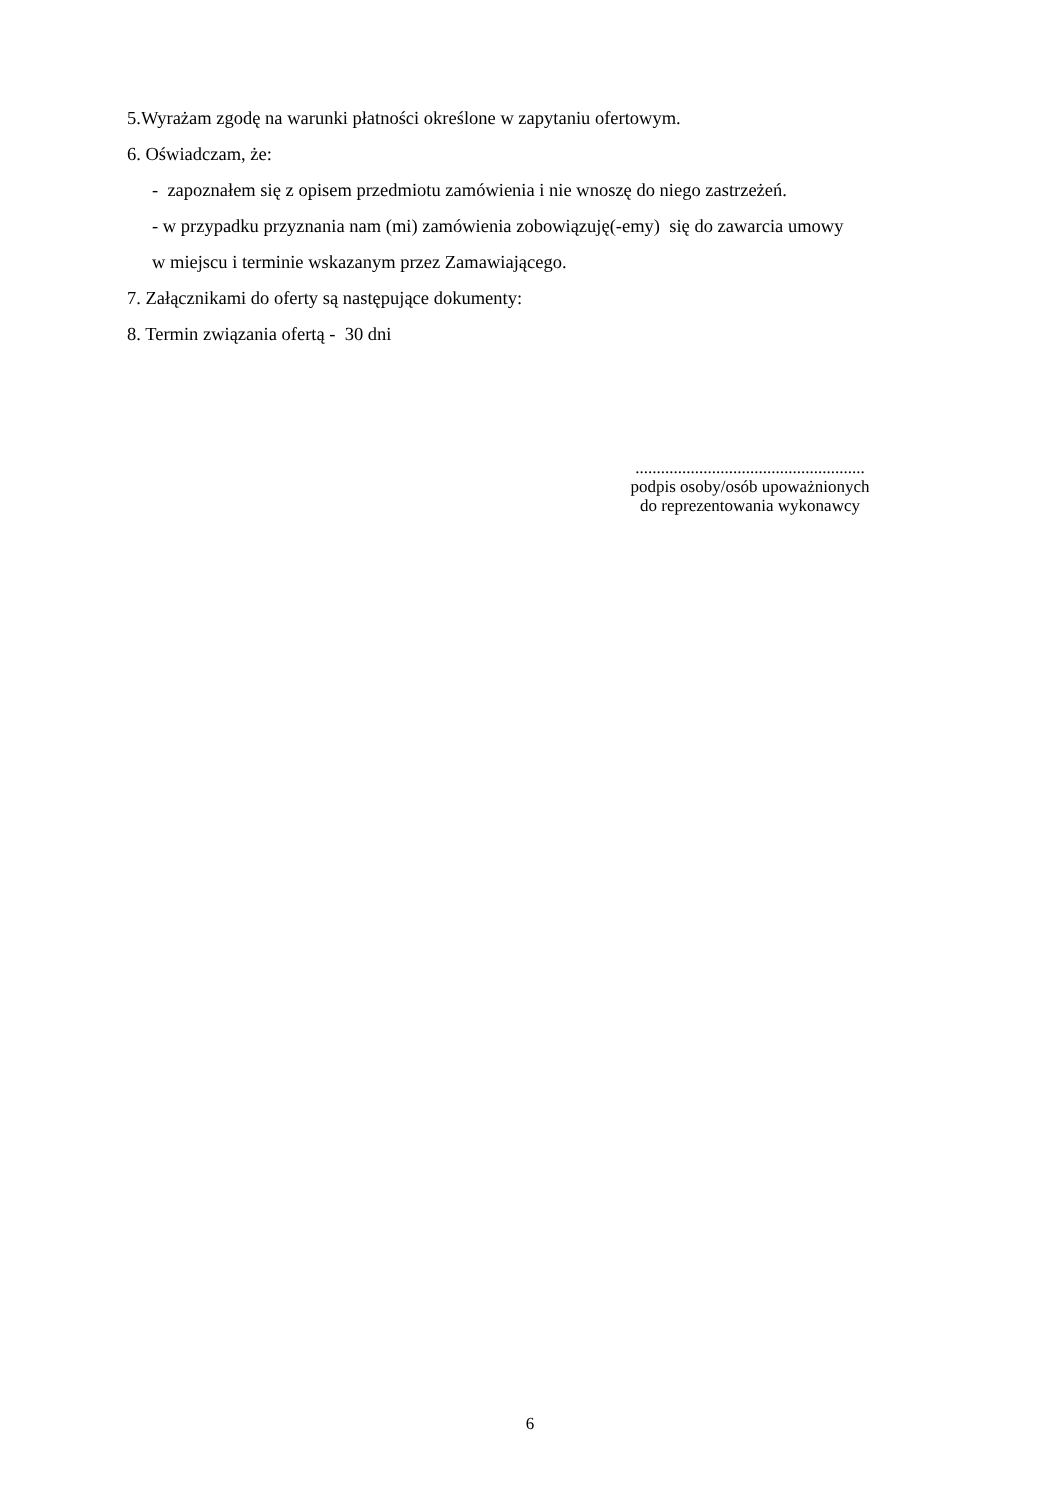5.Wyrażam zgodę na warunki płatności określone w zapytaniu ofertowym.
6. Oświadczam, że:
- zapoznałem się z opisem przedmiotu zamówienia i nie wnoszę do niego zastrzeżeń.
- w przypadku przyznania nam (mi) zamówienia zobowiązuję(-emy) się do zawarcia umowy
w miejscu i terminie wskazanym przez Zamawiającego.
7. Załącznikami do oferty są następujące dokumenty:
8. Termin związania ofertą - 30 dni
......................................................
podpis osoby/osób upoważnionych
do reprezentowania wykonawcy
6